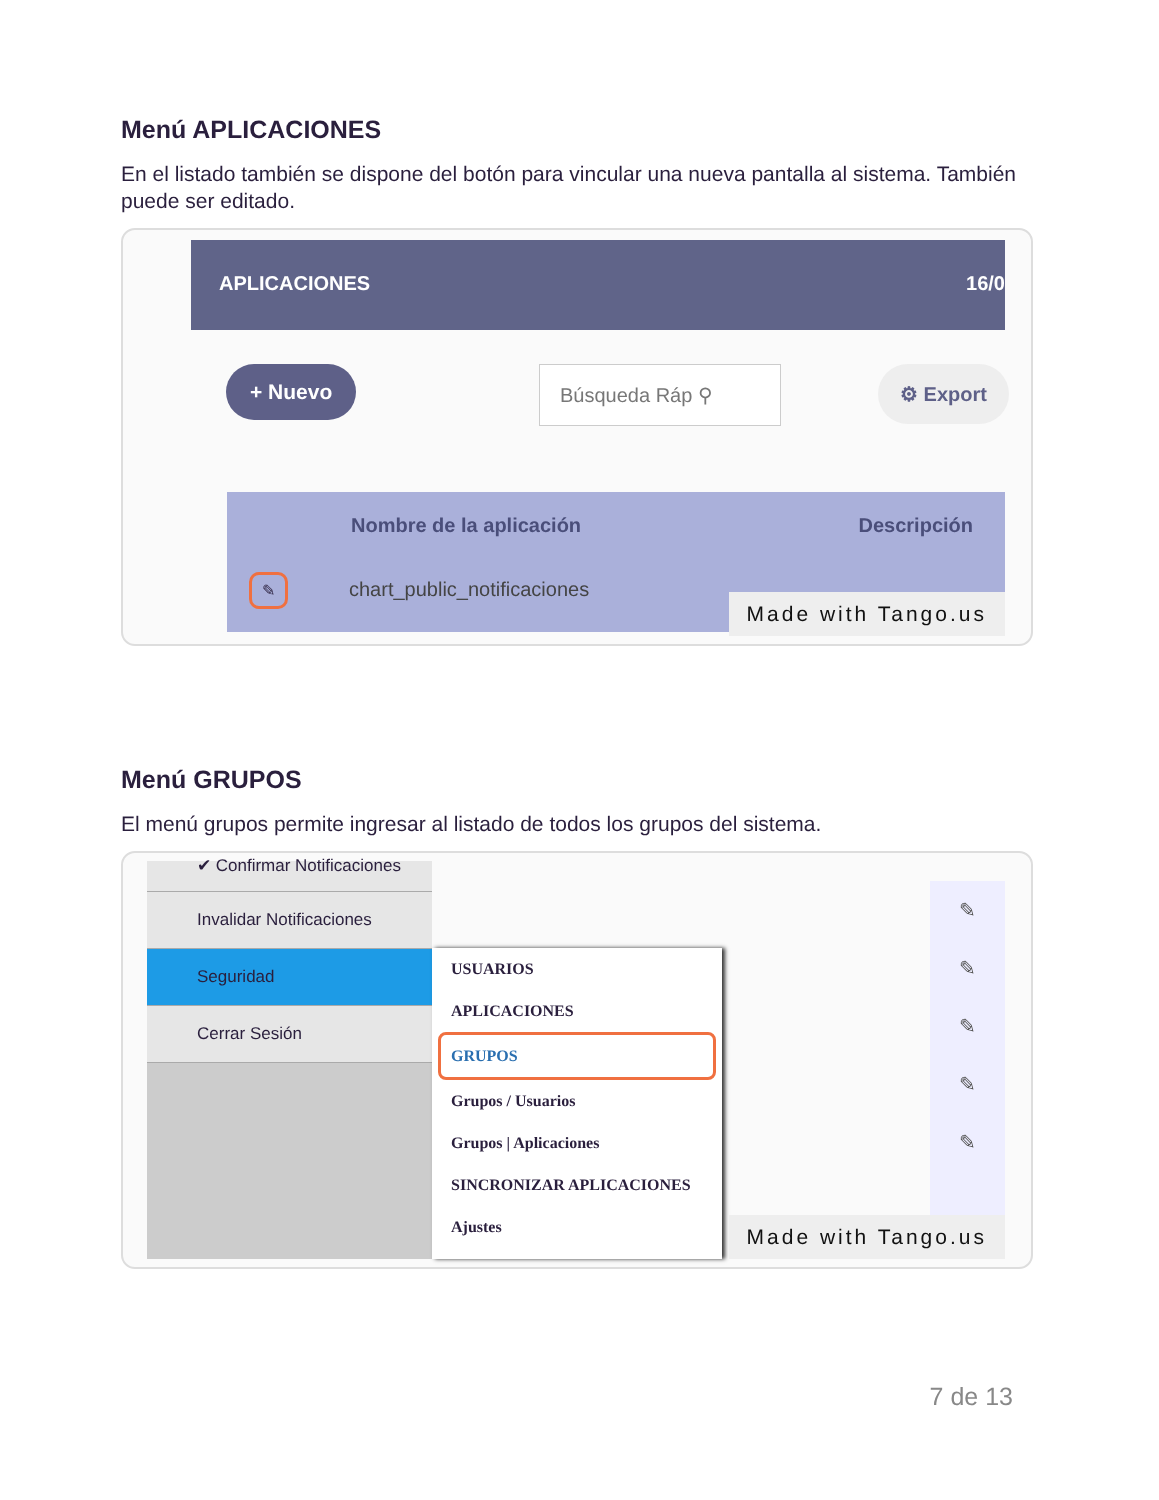Menú APLICACIONES
En el listado también se dispone del botón para vincular una nueva pantalla al sistema. También puede ser editado.
APLICACIONES 16/0
+ Nuevo Búsqueda Ráp ⚲ ⚙ Export
Nombre de la aplicación Descripción
✎ chart_public_notificaciones
Made with Tango.us
Menú GRUPOS
El menú grupos permite ingresar al listado de todos los grupos del sistema.
✔ Confirmar Notificaciones
Invalidar Notificaciones
Seguridad
Cerrar Sesión
USUARIOS
APLICACIONES
GRUPOS
Grupos / Usuarios
Grupos | Aplicaciones
SINCRONIZAR APLICACIONES
Ajustes
✎
✎
✎
✎
✎
Made with Tango.us
7 de 13